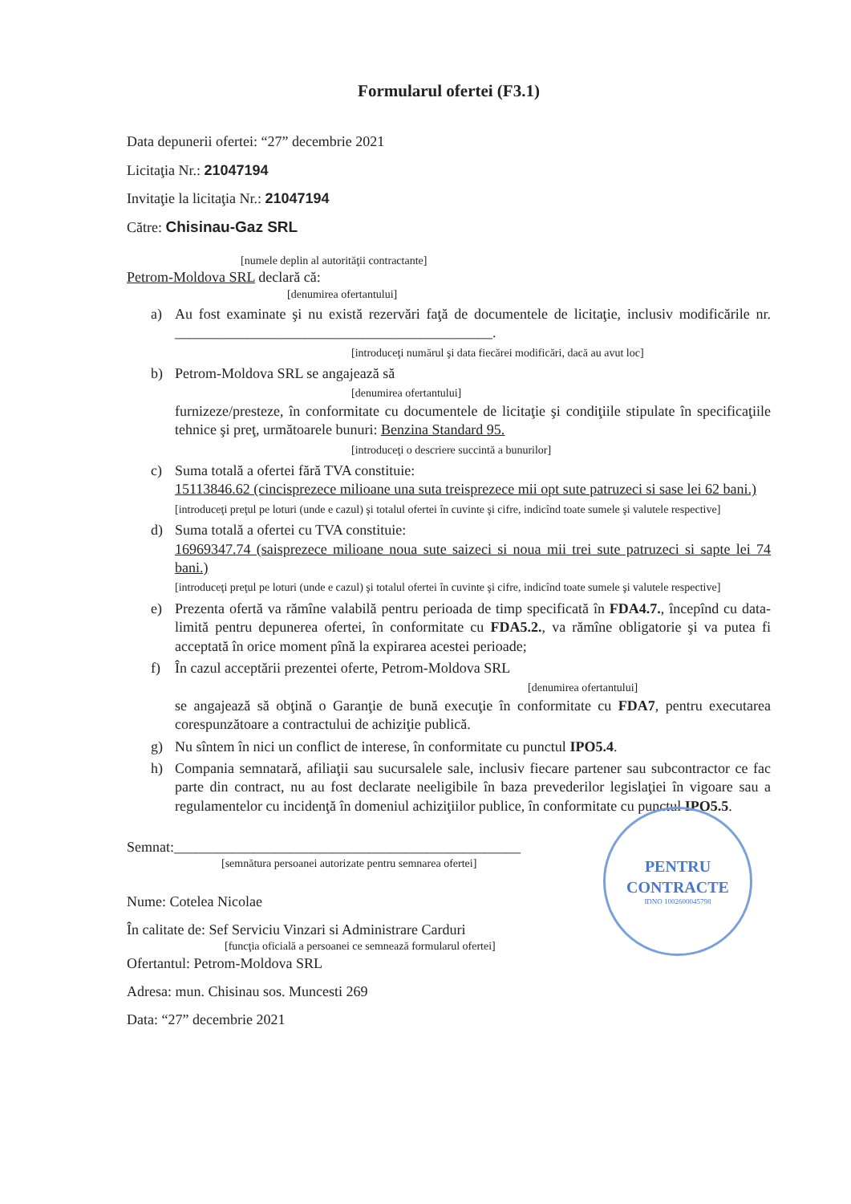Formularul ofertei (F3.1)
Data depunerii ofertei: “27” decembrie 2021
Licitaţia Nr.: 21047194
Invitaţie la licitaţia Nr.: 21047194
Către: Chisinau-Gaz SRL
[numele deplin al autorităţii contractante]
Petrom-Moldova SRL declară că:
[denumirea ofertantului]
a) Au fost examinate şi nu există rezervări faţă de documentele de licitaţie, inclusiv modificările nr. ____________________________________________.
[introduceţi numărul şi data fiecărei modificări, dacă au avut loc]
b) Petrom-Moldova SRL se angajează să
[denumirea ofertantului]
furnizeze/presteze, în conformitate cu documentele de licitaţie şi condiţiile stipulate în specificaţiile tehnice şi preţ, următoarele bunuri: Benzina Standard 95.
[introduceţi o descriere succintă a bunurilor]
c) Suma totală a ofertei fără TVA constituie:
15113846.62 (cincisprezece milioane una suta treisprezece mii opt sute patruzeci si sase lei 62 bani.)
[introduceţi preţul pe loturi (unde e cazul) şi totalul ofertei în cuvinte şi cifre, indicînd toate sumele şi valutele respective]
d) Suma totală a ofertei cu TVA constituie:
16969347.74 (saisprezece milioane noua sute saizeci si noua mii trei sute patruzeci si sapte lei 74 bani.)
[introduceţi preţul pe loturi (unde e cazul) şi totalul ofertei în cuvinte şi cifre, indicînd toate sumele şi valutele respective]
e) Prezenta ofertă va rămîne valabilă pentru perioada de timp specificată în FDA4.7., începînd cu data-limită pentru depunerea ofertei, în conformitate cu FDA5.2., va rămîne obligatorie şi va putea fi acceptată în orice moment pînă la expirarea acestei perioade;
f) În cazul acceptării prezentei oferte, Petrom-Moldova SRL
[denumirea ofertantului]
se angajează să obţină o Garanţie de bună execuţie în conformitate cu FDA7, pentru executarea corespunzătoare a contractului de achiziţie publică.
g) Nu sîntem în nici un conflict de interese, în conformitate cu punctul IPO5.4.
h) Compania semnatară, afiliaţii sau sucursalele sale, inclusiv fiecare partener sau subcontractor ce fac parte din contract, nu au fost declarate neeligibile în baza prevederilor legislaţiei în vigoare sau a regulamentelor cu incidenţă în domeniul achiziţiilor publice, în conformitate cu punctul IPO5.5.
Semnat:________________________________________________
[semnătura persoanei autorizate pentru semnarea ofertei]
Nume: Cotelea Nicolae
În calitate de: Sef Serviciu Vinzari si Administrare Carduri
[funcţia oficială a persoanei ce semnează formularul ofertei]
Ofertantul: Petrom-Moldova SRL
Adresa: mun. Chisinau sos. Muncesti 269
Data: “27” decembrie 2021
PENTRU
CONTRACTE
IDNO 1002600045798